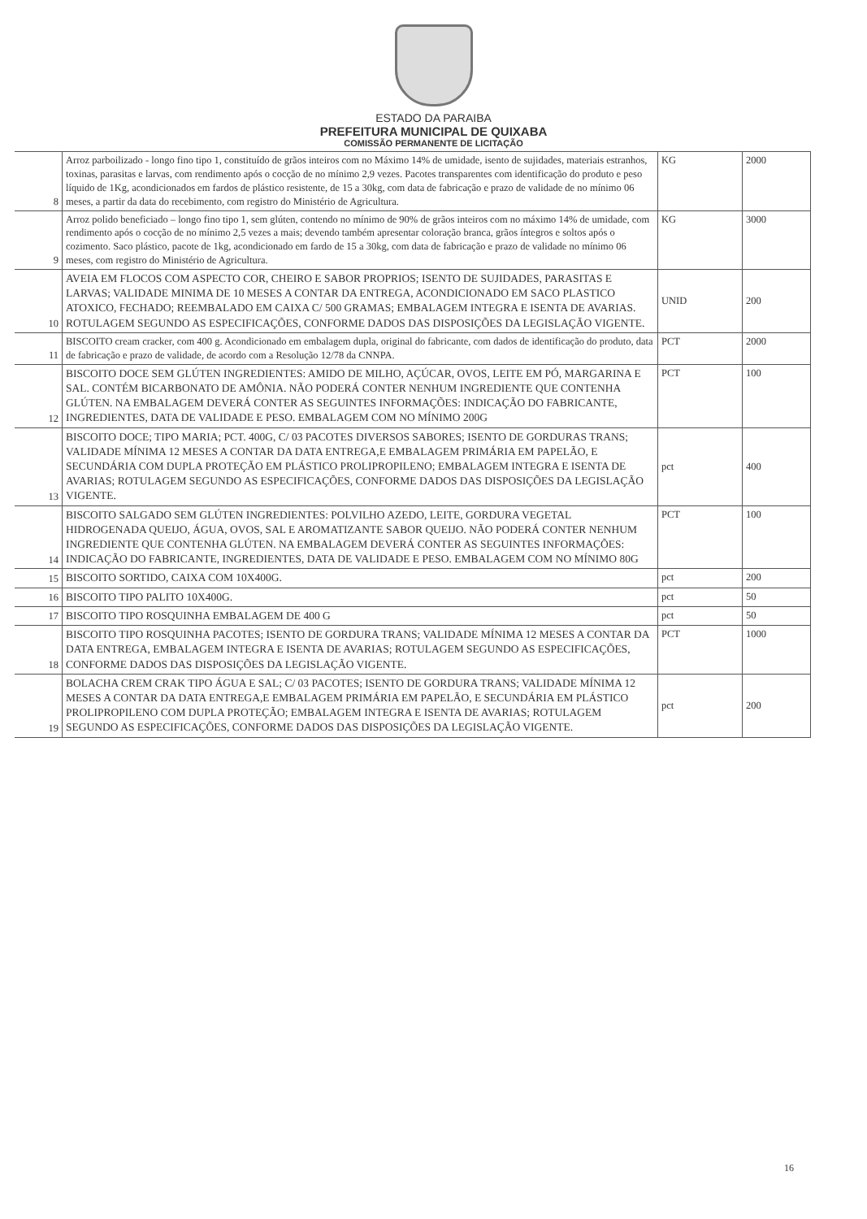ESTADO DA PARAIBA
PREFEITURA MUNICIPAL DE QUIXABA
COMISSÃO PERMANENTE DE LICITAÇÃO
| 8 | Arroz parboilizado - longo fino tipo 1, constituído de grãos inteiros com no Máximo 14% de umidade, isento de sujidades, materiais estranhos, toxinas, parasitas e larvas, com rendimento após o cocção de no mínimo 2,9 vezes. Pacotes transparentes com identificação do produto e peso líquido de 1Kg, acondicionados em fardos de plástico resistente, de 15 a 30kg, com data de fabricação e prazo de validade de no mínimo 06 meses, a partir da data do recebimento, com registro do Ministério de Agricultura. | KG | 2000 |
| 9 | Arroz polido beneficiado – longo fino tipo 1, sem glúten, contendo no mínimo de 90% de grãos inteiros com no máximo 14% de umidade, com rendimento após o cocção de no mínimo 2,5 vezes a mais; devendo também apresentar coloração branca, grãos íntegros e soltos após o cozimento. Saco plástico, pacote de 1kg, acondicionado em fardo de 15 a 30kg, com data de fabricação e prazo de validade no mínimo 06 meses, com registro do Ministério de Agricultura. | KG | 3000 |
| 10 | AVEIA EM FLOCOS COM ASPECTO COR, CHEIRO E SABOR PROPRIOS; ISENTO DE SUJIDADES, PARASITAS E LARVAS; VALIDADE MINIMA DE 10 MESES A CONTAR DA ENTREGA, ACONDICIONADO EM SACO PLASTICO ATOXICO, FECHADO; REEMBALADO EM CAIXA C/ 500 GRAMAS; EMBALAGEM INTEGRA E ISENTA DE AVARIAS. ROTULAGEM SEGUNDO AS ESPECIFICAÇÕES, CONFORME DADOS DAS DISPOSIÇÕES DA LEGISLAÇÃO VIGENTE. | UNID | 200 |
| 11 | BISCOITO cream cracker, com 400 g. Acondicionado em embalagem dupla, original do fabricante, com dados de identificação do produto, data de fabricação e prazo de validade, de acordo com a Resolução 12/78 da CNNPA. | PCT | 2000 |
| 12 | BISCOITO DOCE SEM GLÚTEN INGREDIENTES: AMIDO DE MILHO, AÇÚCAR, OVOS, LEITE EM PÓ, MARGARINA E SAL. CONTÉM BICARBONATO DE AMÔNIA. NÃO PODERÁ CONTER NENHUM INGREDIENTE QUE CONTENHA GLÚTEN. NA EMBALAGEM DEVERÁ CONTER AS SEGUINTES INFORMAÇÕES: INDICAÇÃO DO FABRICANTE, INGREDIENTES, DATA DE VALIDADE E PESO. EMBALAGEM COM NO MÍNIMO 200G | PCT | 100 |
| 13 | BISCOITO DOCE; TIPO MARIA; PCT. 400G, C/ 03 PACOTES DIVERSOS SABORES; ISENTO DE GORDURAS TRANS; VALIDADE MÍNIMA 12 MESES A CONTAR DA DATA ENTREGA,E EMBALAGEM PRIMÁRIA EM PAPELÃO, E SECUNDÁRIA COM DUPLA PROTEÇÃO EM PLÁSTICO PROLIPROPILENO; EMBALAGEM INTEGRA E ISENTA DE AVARIAS; ROTULAGEM SEGUNDO AS ESPECIFICAÇÕES, CONFORME DADOS DAS DISPOSIÇÕES DA LEGISLAÇÃO VIGENTE. | pct | 400 |
| 14 | BISCOITO SALGADO SEM GLÚTEN INGREDIENTES: POLVILHO AZEDO, LEITE, GORDURA VEGETAL HIDROGENADA QUEIJO, ÁGUA, OVOS, SAL E AROMATIZANTE SABOR QUEIJO. NÃO PODERÁ CONTER NENHUM INGREDIENTE QUE CONTENHA GLÚTEN. NA EMBALAGEM DEVERÁ CONTER AS SEGUINTES INFORMAÇÕES: INDICAÇÃO DO FABRICANTE, INGREDIENTES, DATA DE VALIDADE E PESO. EMBALAGEM COM NO MÍNIMO 80G | PCT | 100 |
| 15 | BISCOITO SORTIDO, CAIXA COM 10X400G. | pct | 200 |
| 16 | BISCOITO TIPO PALITO 10X400G. | pct | 50 |
| 17 | BISCOITO TIPO ROSQUINHA EMBALAGEM DE 400 G | pct | 50 |
| 18 | BISCOITO TIPO ROSQUINHA PACOTES; ISENTO DE GORDURA TRANS; VALIDADE MÍNIMA 12 MESES A CONTAR DA DATA ENTREGA, EMBALAGEM INTEGRA E ISENTA DE AVARIAS; ROTULAGEM SEGUNDO AS ESPECIFICAÇÕES, CONFORME DADOS DAS DISPOSIÇÕES DA LEGISLAÇÃO VIGENTE. | PCT | 1000 |
| 19 | BOLACHA CREM CRAK TIPO ÁGUA E SAL; C/ 03 PACOTES; ISENTO DE GORDURA TRANS; VALIDADE MÍNIMA 12 MESES A CONTAR DA DATA ENTREGA,E EMBALAGEM PRIMÁRIA EM PAPELÃO, E SECUNDÁRIA EM PLÁSTICO PROLIPROPILENO COM DUPLA PROTEÇÃO; EMBALAGEM INTEGRA E ISENTA DE AVARIAS; ROTULAGEM SEGUNDO AS ESPECIFICAÇÕES, CONFORME DADOS DAS DISPOSIÇÕES DA LEGISLAÇÃO VIGENTE. | pct | 200 |
16